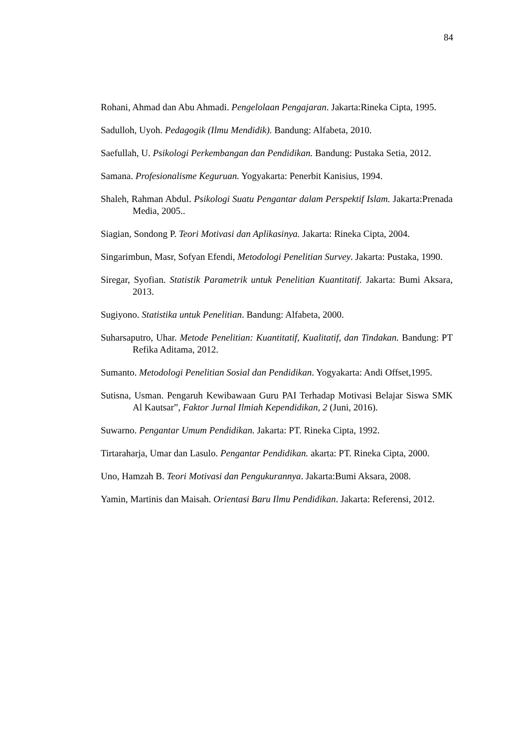84
Rohani, Ahmad dan Abu Ahmadi. Pengelolaan Pengajaran. Jakarta:Rineka Cipta, 1995.
Sadulloh, Uyoh. Pedagogik (Ilmu Mendidik). Bandung: Alfabeta, 2010.
Saefullah, U. Psikologi Perkembangan dan Pendidikan. Bandung: Pustaka Setia, 2012.
Samana. Profesionalisme Keguruan. Yogyakarta: Penerbit Kanisius, 1994.
Shaleh, Rahman Abdul. Psikologi Suatu Pengantar dalam Perspektif Islam. Jakarta:Prenada Media, 2005..
Siagian, Sondong P. Teori Motivasi dan Aplikasinya. Jakarta: Rineka Cipta, 2004.
Singarimbun, Masr, Sofyan Efendi, Metodologi Penelitian Survey. Jakarta: Pustaka, 1990.
Siregar, Syofian. Statistik Parametrik untuk Penelitian Kuantitatif. Jakarta: Bumi Aksara, 2013.
Sugiyono. Statistika untuk Penelitian. Bandung: Alfabeta, 2000.
Suharsaputro, Uhar. Metode Penelitian: Kuantitatif, Kualitatif, dan Tindakan. Bandung: PT Refika Aditama, 2012.
Sumanto. Metodologi Penelitian Sosial dan Pendidikan. Yogyakarta: Andi Offset,1995.
Sutisna, Usman. Pengaruh Kewibawaan Guru PAI Terhadap Motivasi Belajar Siswa SMK Al Kautsar”, Faktor Jurnal Ilmiah Kependidikan, 2 (Juni, 2016).
Suwarno. Pengantar Umum Pendidikan. Jakarta: PT. Rineka Cipta, 1992.
Tirtaraharja, Umar dan Lasulo. Pengantar Pendidikan. akarta: PT. Rineka Cipta, 2000.
Uno, Hamzah B. Teori Motivasi dan Pengukurannya. Jakarta:Bumi Aksara, 2008.
Yamin, Martinis dan Maisah. Orientasi Baru Ilmu Pendidikan. Jakarta: Referensi, 2012.